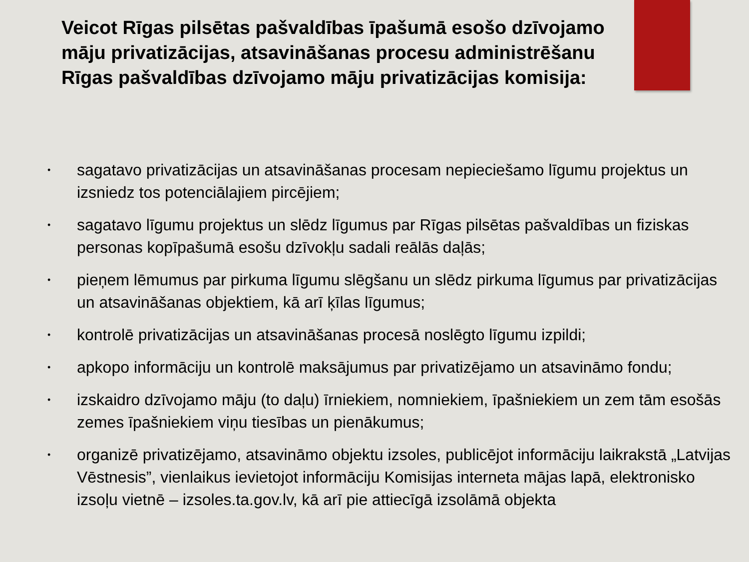Veicot Rīgas pilsētas pašvaldības īpašumā esošo dzīvojamo māju privatizācijas, atsavināšanas procesu administrēšanu Rīgas pašvaldības dzīvojamo māju privatizācijas komisija:
• sagatavo privatizācijas un atsavināšanas procesam nepieciešamo līgumu projektus un izsniedz tos potenciālajiem pircējiem;
• sagatavo līgumu projektus un slēdz līgumus par Rīgas pilsētas pašvaldības un fiziskas personas kopīpašumā esošu dzīvokļu sadali reālās daļās;
• pieņem lēmumus par pirkuma līgumu slēgšanu un slēdz pirkuma līgumus par privatizācijas un atsavināšanas objektiem, kā arī ķīlas līgumus;
• kontrolē privatizācijas un atsavināšanas procesā noslēgto līgumu izpildi;
• apkopo informāciju un kontrolē maksājumus par privatizējamo un atsavināmo fondu;
• izskaidro dzīvojamo māju (to daļu) īrniekiem, nomniekiem, īpašniekiem un zem tām esošās zemes īpašniekiem viņu tiesības un pienākumus;
• organizē privatizējamo, atsavināmo objektu izsoles, publicējot informāciju laikrakstā „Latvijas Vēstnesis”, vienlaikus ievietojot informāciju Komisijas interneta mājas lapā, elektronisko izsoļu vietnē – izsoles.ta.gov.lv, kā arī pie attiecīgā izsolāmā objekta